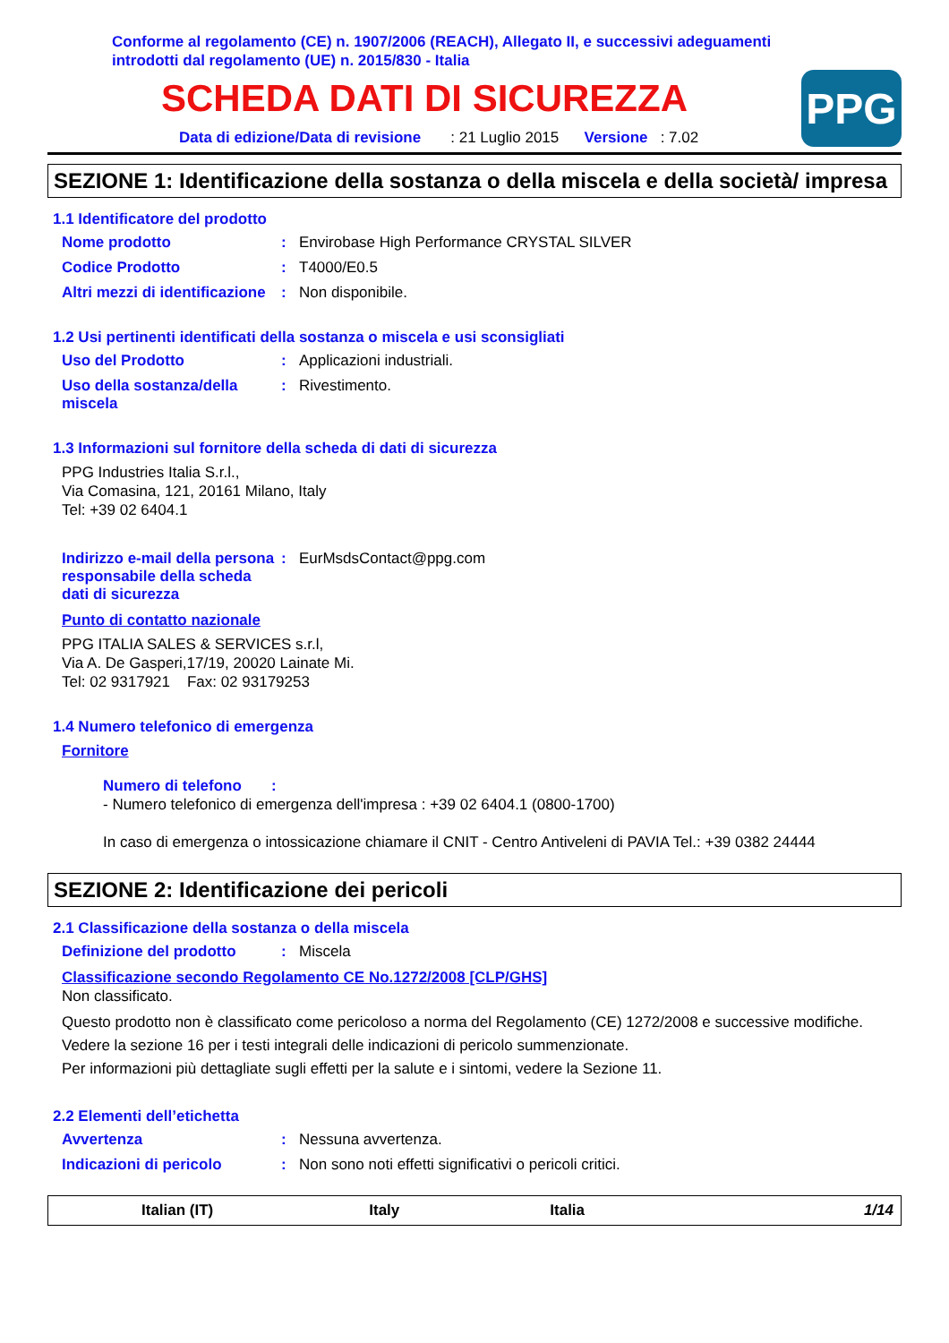Conforme al regolamento (CE) n. 1907/2006 (REACH), Allegato II, e successivi adeguamenti
introdotti dal regolamento (UE) n. 2015/830 - Italia
SCHEDA DATI DI SICUREZZA
Data di edizione/Data di revisione : 21 Luglio 2015 Versione : 7.02
PPG
SEZIONE 1: Identificazione della sostanza o della miscela e della società/ impresa
1.1 Identificatore del prodotto
Nome prodotto: Envirobase High Performance CRYSTAL SILVER
Codice Prodotto: T4000/E0.5
Altri mezzi di identificazione: Non disponibile.
1.2 Usi pertinenti identificati della sostanza o miscela e usi sconsigliati
Uso del Prodotto: Applicazioni industriali.
Uso della sostanza/della miscela: Rivestimento.
1.3 Informazioni sul fornitore della scheda di dati di sicurezza
PPG Industries Italia S.r.l.,
Via Comasina, 121, 20161 Milano, Italy
Tel: +39 02 6404.1
Indirizzo e-mail della persona responsabile della scheda dati di sicurezza: EurMsdsContact@ppg.com
Punto di contatto nazionale
PPG ITALIA SALES & SERVICES s.r.l,
Via A. De Gasperi,17/19, 20020 Lainate Mi.
Tel: 02 9317921 Fax: 02 93179253
1.4 Numero telefonico di emergenza
Fornitore
Numero di telefono :
- Numero telefonico di emergenza dell'impresa : +39 02 6404.1 (0800-1700)
In caso di emergenza o intossicazione chiamare il CNIT - Centro Antiveleni di PAVIA Tel.: +39 0382 24444
SEZIONE 2: Identificazione dei pericoli
2.1 Classificazione della sostanza o della miscela
Definizione del prodotto: Miscela
Classificazione secondo Regolamento CE No.1272/2008 [CLP/GHS]
Non classificato.
Questo prodotto non è classificato come pericoloso a norma del Regolamento (CE) 1272/2008 e successive modifiche.
Vedere la sezione 16 per i testi integrali delle indicazioni di pericolo summenzionate.
Per informazioni più dettagliate sugli effetti per la salute e i sintomi, vedere la Sezione 11.
2.2 Elementi dell’etichetta
Avvertenza: Nessuna avvertenza.
Indicazioni di pericolo: Non sono noti effetti significativi o pericoli critici.
Italian (IT) Italy Italia 1/14